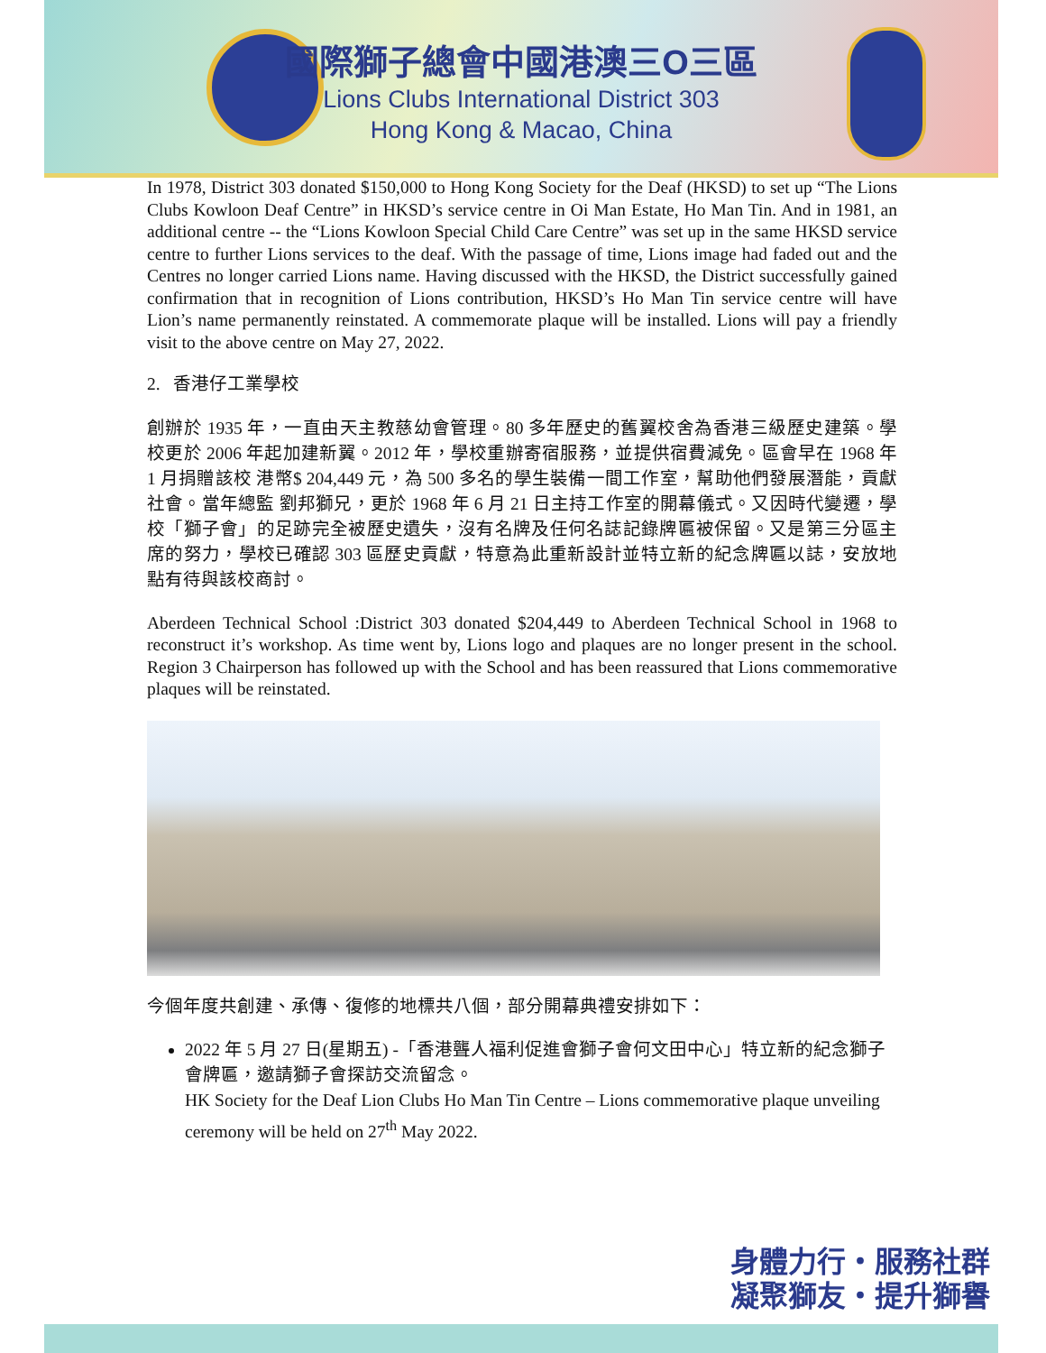國際獅子總會中國港澳三O三區
Lions Clubs International District 303
Hong Kong & Macao, China
In 1978, District 303 donated $150,000 to Hong Kong Society for the Deaf (HKSD) to set up “The Lions Clubs Kowloon Deaf Centre” in HKSD’s service centre in Oi Man Estate, Ho Man Tin. And in 1981, an additional centre -- the “Lions Kowloon Special Child Care Centre” was set up in the same HKSD service centre to further Lions services to the deaf. With the passage of time, Lions image had faded out and the Centres no longer carried Lions name. Having discussed with the HKSD, the District successfully gained confirmation that in recognition of Lions contribution, HKSD’s Ho Man Tin service centre will have Lion’s name permanently reinstated. A commemorate plaque will be installed. Lions will pay a friendly visit to the above centre on May 27, 2022.
2. 香港仔工業學校
創辦於 1935 年，一直由天主教慈幼會管理。80 多年歷史的舊翼校舍為香港三級歷史建築。學校更於 2006 年起加建新翼。2012 年，學校重辦寄宿服務，並提供宿費減免。區會早在 1968 年 1 月捐贈該校 港幣$ 204,449 元，為 500 多名的學生裝備一間工作室，幫助他們發展潛能，貢獻社會。當年總監 劉邦獅兄，更於 1968 年 6 月 21 日主持工作室的開幕儀式。又因時代變遷，學校「獅子會」的足跡完全被歷史遺失，沒有名牌及任何名誌記錄牌匾被保留。又是第三分區主席的努力，學校已確認 303 區歷史貢獻，特意為此重新設計並特立新的紀念牌匾以誌，安放地點有待與該校商討。
Aberdeen Technical School :District 303 donated $204,449 to Aberdeen Technical School in 1968 to reconstruct it’s workshop. As time went by, Lions logo and plaques are no longer present in the school. Region 3 Chairperson has followed up with the School and has been reassured that Lions commemorative plaques will be reinstated.
今個年度共創建、承傳、復修的地標共八個，部分開幕典禮安排如下：
2022 年 5 月 27 日(星期五) -「香港聾人福利促進會獅子會何文田中心」特立新的紀念獅子會牌匾，邀請獅子會探訪交流留念。
HK Society for the Deaf Lion Clubs Ho Man Tin Centre – Lions commemorative plaque unveiling ceremony will be held on 27<sup>th</sup> May 2022.
身體力行・服務社群
凝聚獅友・提升獅譽